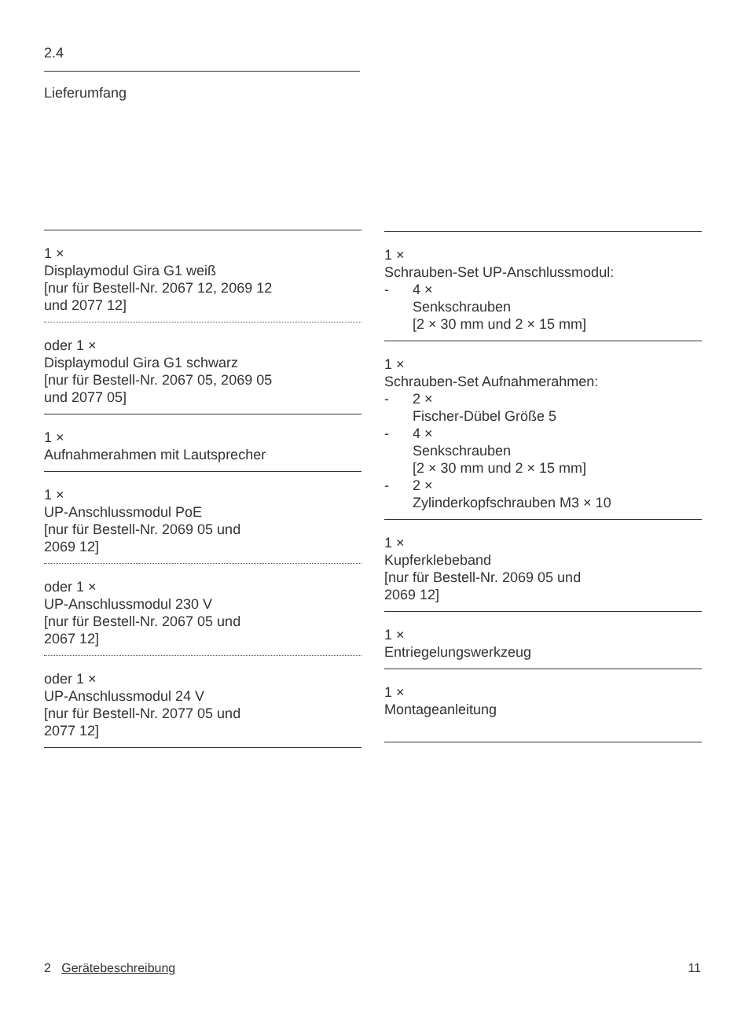2.4
Lieferumfang
1 ×
Displaymodul Gira G1 weiß
[nur für Bestell-Nr. 2067 12, 2069 12
und 2077 12]
oder 1 ×
Displaymodul Gira G1 schwarz
[nur für Bestell-Nr. 2067 05, 2069 05
und 2077 05]
1 ×
Aufnahmerahmen mit Lautsprecher
1 ×
UP-Anschlussmodul PoE
[nur für Bestell-Nr. 2069 05 und
2069 12]
oder 1 ×
UP-Anschlussmodul 230 V
[nur für Bestell-Nr. 2067 05 und
2067 12]
oder 1 ×
UP-Anschlussmodul 24 V
[nur für Bestell-Nr. 2077 05 und
2077 12]
1 ×
Schrauben-Set UP-Anschlussmodul:
- 4 ×
Senkschrauben
[2 × 30 mm und 2 × 15 mm]
1 ×
Schrauben-Set Aufnahmerahmen:
- 2 ×
Fischer-Dübel Größe 5
- 4 ×
Senkschrauben
[2 × 30 mm und 2 × 15 mm]
- 2 ×
Zylinderkopfschrauben M3 × 10
1 ×
Kupferklebeband
[nur für Bestell-Nr. 2069 05 und
2069 12]
1 ×
Entriegelungswerkzeug
1 ×
Montageanleitung
2 Gerätebeschreibung 11